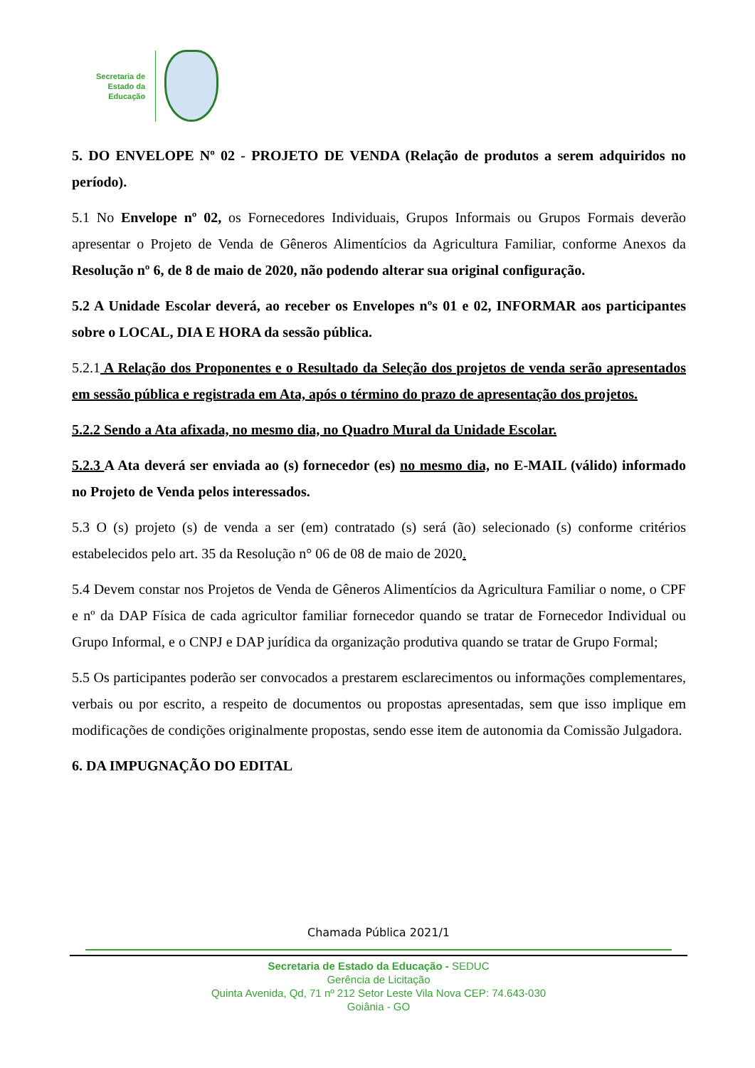Secretaria de
Estado da
Educação
5. DO ENVELOPE Nº 02 - PROJETO DE VENDA (Relação de produtos a serem adquiridos no período).
5.1 No Envelope nº 02, os Fornecedores Individuais, Grupos Informais ou Grupos Formais deverão apresentar o Projeto de Venda de Gêneros Alimentícios da Agricultura Familiar, conforme Anexos da Resolução nº 6, de 8 de maio de 2020, não podendo alterar sua original configuração.
5.2 A Unidade Escolar deverá, ao receber os Envelopes nºs 01 e 02, INFORMAR aos participantes sobre o LOCAL, DIA E HORA da sessão pública.
5.2.1 A Relação dos Proponentes e o Resultado da Seleção dos projetos de venda serão apresentados em sessão pública e registrada em Ata, após o término do prazo de apresentação dos projetos.
5.2.2 Sendo a Ata afixada, no mesmo dia, no Quadro Mural da Unidade Escolar.
5.2.3 A Ata deverá ser enviada ao (s) fornecedor (es) no mesmo dia, no E-MAIL (válido) informado no Projeto de Venda pelos interessados.
5.3 O (s) projeto (s) de venda a ser (em) contratado (s) será (ão) selecionado (s) conforme critérios estabelecidos pelo art. 35 da Resolução n° 06 de 08 de maio de 2020.
5.4 Devem constar nos Projetos de Venda de Gêneros Alimentícios da Agricultura Familiar o nome, o CPF e nº da DAP Física de cada agricultor familiar fornecedor quando se tratar de Fornecedor Individual ou Grupo Informal, e o CNPJ e DAP jurídica da organização produtiva quando se tratar de Grupo Formal;
5.5 Os participantes poderão ser convocados a prestarem esclarecimentos ou informações complementares, verbais ou por escrito, a respeito de documentos ou propostas apresentadas, sem que isso implique em modificações de condições originalmente propostas, sendo esse item de autonomia da Comissão Julgadora.
6. DA IMPUGNAÇÃO DO EDITAL
Chamada Pública 2021/1
Secretaria de Estado da Educação - SEDUC
Gerência de Licitação
Quinta Avenida, Qd, 71 nº 212 Setor Leste Vila Nova CEP: 74.643-030
Goiânia - GO